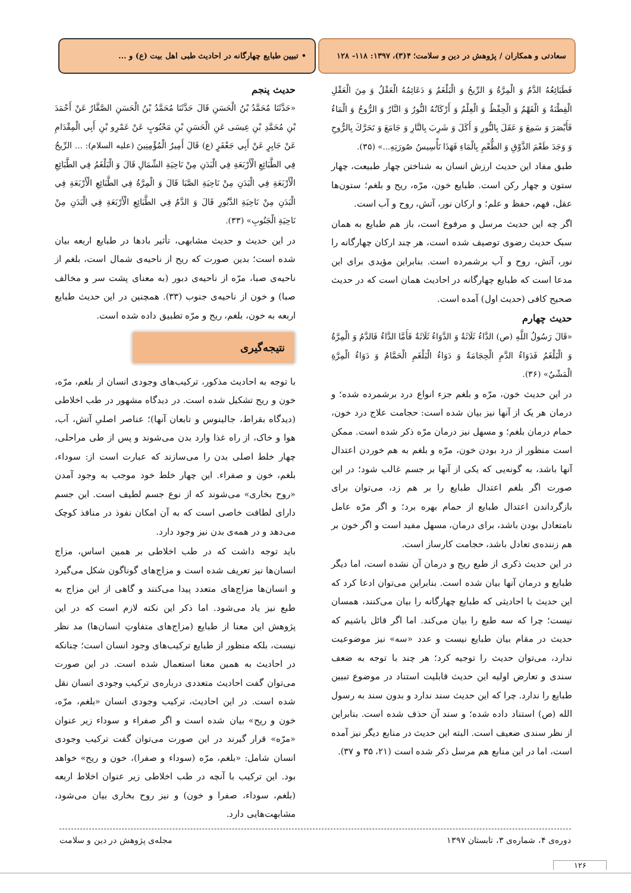سعادتی و همکاران / پژوهش در دین و سلامت؛ ۴(۳)، ۱۳۹۷: ۱۱۸- ۱۲۸ • تبیین طبایع چهارگانه در احادیث طبی اهل بیت (ع) و ...
فَطَبَائِعُهُ الدَّمُ وَ الْمِرَّةُ وَ الرِّيحُ وَ الْبَلْغَمُ وَ دَعَائِمُهُ الْعَقْلُ وَ مِنَ الْعَقْلِ الْفِطْنَةُ وَ الْفَهْمُ وَ الْحِفْظُ وَ الْعِلْمُ وَ أَرْكَانُهُ النُّورُ وَ النَّارُ وَ الرُّوحُ وَ الْمَاءُ فَأَبْصَرَ وَ سَمِعَ وَ عَقَلَ بِالنُّورِ وَ أَكَلَ وَ شَرِبَ بِالنَّارِ وَ جَامَعَ وَ تَحَرَّكَ بِالرُّوحِ وَ وَجَدَ طَعْمَ الذَّوْقِ وَ الطُّعْمِ بِالْمَاءِ فَهَذَا تَأْسِيسُ صُورَتِهِ...» (۳۵).
طبق مفاد این حدیث ارزش انسان به شناختن چهار طبیعت، چهار ستون و چهار رکن است. طبایع خون، مرّه، ریح و بلغم؛ ستون‌ها عقل، فهم، حفظ و علم؛ و ارکان نور، آتش، روح و آب است.
اگر چه این حدیث مرسل و مرفوع است، باز هم طبایع به همان سبک حدیث رضوی توصیف شده است، هر چند ارکان چهارگانه را نور، آتش، روح و آب برشمرده است. بنابراین مؤیدی برای این مدعا است که طبایع چهارگانه در احادیث همان است که در حدیث صحیح کافی (حدیث اول) آمده است.
حدیث چهارم
«قَالَ رَسُولُ اللَّهِ (ص) الدَّاءُ ثَلَاثَةٌ وَ الدَّوَاءُ ثَلَاثَةٌ فَأَمَّا الدَّاءُ فَالدَّمُ وَ الْمِرَّةُ وَ الْبَلْغَمُ فَدَوَاءُ الدَّمِ الْحِجَامَةُ وَ دَوَاءُ الْبَلْغَمِ الْحَمَّامُ وَ دَوَاءُ الْمِرَّةِ الْمَشْيُ» (۳۶).
در این حدیث خون، مرّه و بلغم جزء انواع درد برشمرده شده؛ و درمان هر یک از آنها نیز بیان شده است: حجامت علاج درد خون، حمام درمان بلغم؛ و مسهل نیز درمان مرّه ذکر شده است. ممکن است منظور از درد بودن خون، مرّه و بلغم به هم خوردن اعتدال آنها باشد، به گونه‌یی که یکی از آنها بر جسم غالب شود؛ در این صورت اگر بلغم اعتدال طبایع را بر هم زد، می‌توان برای بازگرداندن اعتدال طبایع از حمام بهره برد؛ و اگر مرّه عامل نامتعادل بودن باشد، برای درمان، مسهل مفید است و اگر خون بر هم زننده‌ی تعادل باشد، حجامت کارساز است.
در این حدیث ذکری از طبع ریح و درمان آن نشده است، اما دیگر طبایع و درمان آنها بیان شده است. بنابراین می‌توان ادعا کرد که این حدیث با احادیثی که طبایع چهارگانه را بیان می‌کنند، همسان نیست؛ چرا که سه طبع را بیان می‌کند. اما اگر قائل باشیم که حدیث در مقام بیان طبایع نیست و عدد «سه» نیز موضوعیت ندارد، می‌توان حدیث را توجیه کرد؛ هر چند با توجه به ضعف سندی و تعارض اولیه این حدیث قابلیت استناد در موضوع تبیین طبایع را ندارد. چرا که این حدیث سند ندارد و بدون سند به رسول الله (ص) استناد داده شده؛ و سند آن حذف شده است. بنابراین از نظر سندی ضعیف است. البته این حدیث در منابع دیگر نیز آمده است، اما در این منابع هم مرسل ذکر شده است (۲۱، ۳۵ و ۳۷).
حدیث پنجم
«حَدَّثَنَا مُحَمَّدُ بْنُ الْحَسَنِ قَالَ حَدَّثَنَا مُحَمَّدُ بْنُ الْحَسَنِ الصَّفَّارُ عَنْ أَحْمَدَ بْنِ مُحَمَّدِ بْنِ عِيسَى عَنِ الْحَسَنِ بْنِ مَحْبُوبٍ عَنْ عَمْرِو بْنِ أَبِي الْمِقْدَامِ عَنْ جَابِرٍ عَنْ أَبِي جَعْفَرٍ (ع) قَالَ أَمِيرُ الْمُؤْمِنِينَ (عليه السلام): ... الرِّيحُ فِي الطَّبَائِعِ الْأَرْبَعَةِ فِي الْبَدَنِ مِنْ نَاحِيَةِ الشِّمَالِ قَالَ وَ الْبَلْغَمُ فِي الطَّبَائِعِ الْأَرْبَعَةِ فِي الْبَدَنِ مِنْ نَاحِيَةِ الصَّبَا قَالَ وَ الْمِرَّةُ فِي الطَّبَائِعِ الْأَرْبَعَةِ فِي الْبَدَنِ مِنْ نَاحِيَةِ الدَّبُورِ قَالَ وَ الدَّمُ فِي الطَّبَائِعِ الْأَرْبَعَةِ فِي الْبَدَنِ مِنْ نَاحِيَةِ الْجَنُوبِ» (۳۳).
در این حدیث و حدیث مشابهی، تأثیر بادها در طبایع اربعه بیان شده است؛ بدین صورت که ریح از ناحیه‌ی شمال است، بلغم از ناحیه‌ی صبا، مرّه از ناحیه‌ی دبور (به معنای پشت سر و مخالف صبا) و خون از ناحیه‌ی جنوب (۳۳). همچنین در این حدیث طبایع اربعه به خون، بلغم، ریح و مرّه تطبیق داده شده است.
نتیجه‌گیری
با توجه به احادیث مذکور، ترکیب‌های وجودی انسان از بلغم، مرّه، خون و ریح تشکیل شده است. در دیدگاه مشهور در طب اخلاطی (دیدگاه بقراط، جالینوس و تابعان آنها)؛ عناصر اصلیِ آتش، آب، هوا و خاک، از راه غذا وارد بدن می‌شوند و پس از طی مراحلی، چهار خلط اصلی بدن را می‌سازند که عبارت است از: سوداء، بلغم، خون و صفراء. این چهار خلط خود موجب به وجود آمدن «روح بخاری» می‌شوند که از نوع جسم لطیف است. این جسم دارای لطافت خاصی است که به آن امکان نفوذ در منافذ کوچک می‌دهد و در همه‌ی بدن نیز وجود دارد.
باید توجه داشت که در طب اخلاطی بر همین اساس، مزاج انسان‌ها نیز تعریف شده است و مزاج‌های گوناگون شکل می‌گیرد و انسان‌ها مزاج‌های متعدد پیدا می‌کنند و گاهی از این مزاج به طبع نیز یاد می‌شود. اما ذکر این نکته لازم است که در این پژوهش این معنا از طبایع (مزاج‌های متفاوتِ انسان‌ها) مد نظر نیست، بلکه منظور از طبایع ترکیب‌های وجود انسان است؛ چنانکه در احادیث به همین معنا استعمال شده است. در این صورت می‌توان گفت احادیث متعددی درباره‌ی ترکیب وجودی انسان نقل شده است. در این احادیث، ترکیب وجودی انسان «بلغم، مرّه، خون و ریح» بیان شده است و اگر صفراء و سوداء زیر عنوان «مرّه» قرار گیرند در این صورت می‌توان گفت ترکیب وجودی انسان شامل: «بلغم، مرّه (سوداء و صفرا)، خون و ریح» خواهد بود. این ترکیب با آنچه در طب اخلاطی زیر عنوان اخلاط اربعه (بلغم، سوداء، صفرا و خون) و نیز روح بخاری بیان می‌شود، مشابهت‌هایی دارد.
دوره‌ی ۴، شماره‌ی ۳، تابستان ۱۳۹۷ مجله‌ی پژوهش در دین و سلامت
۱۲۶